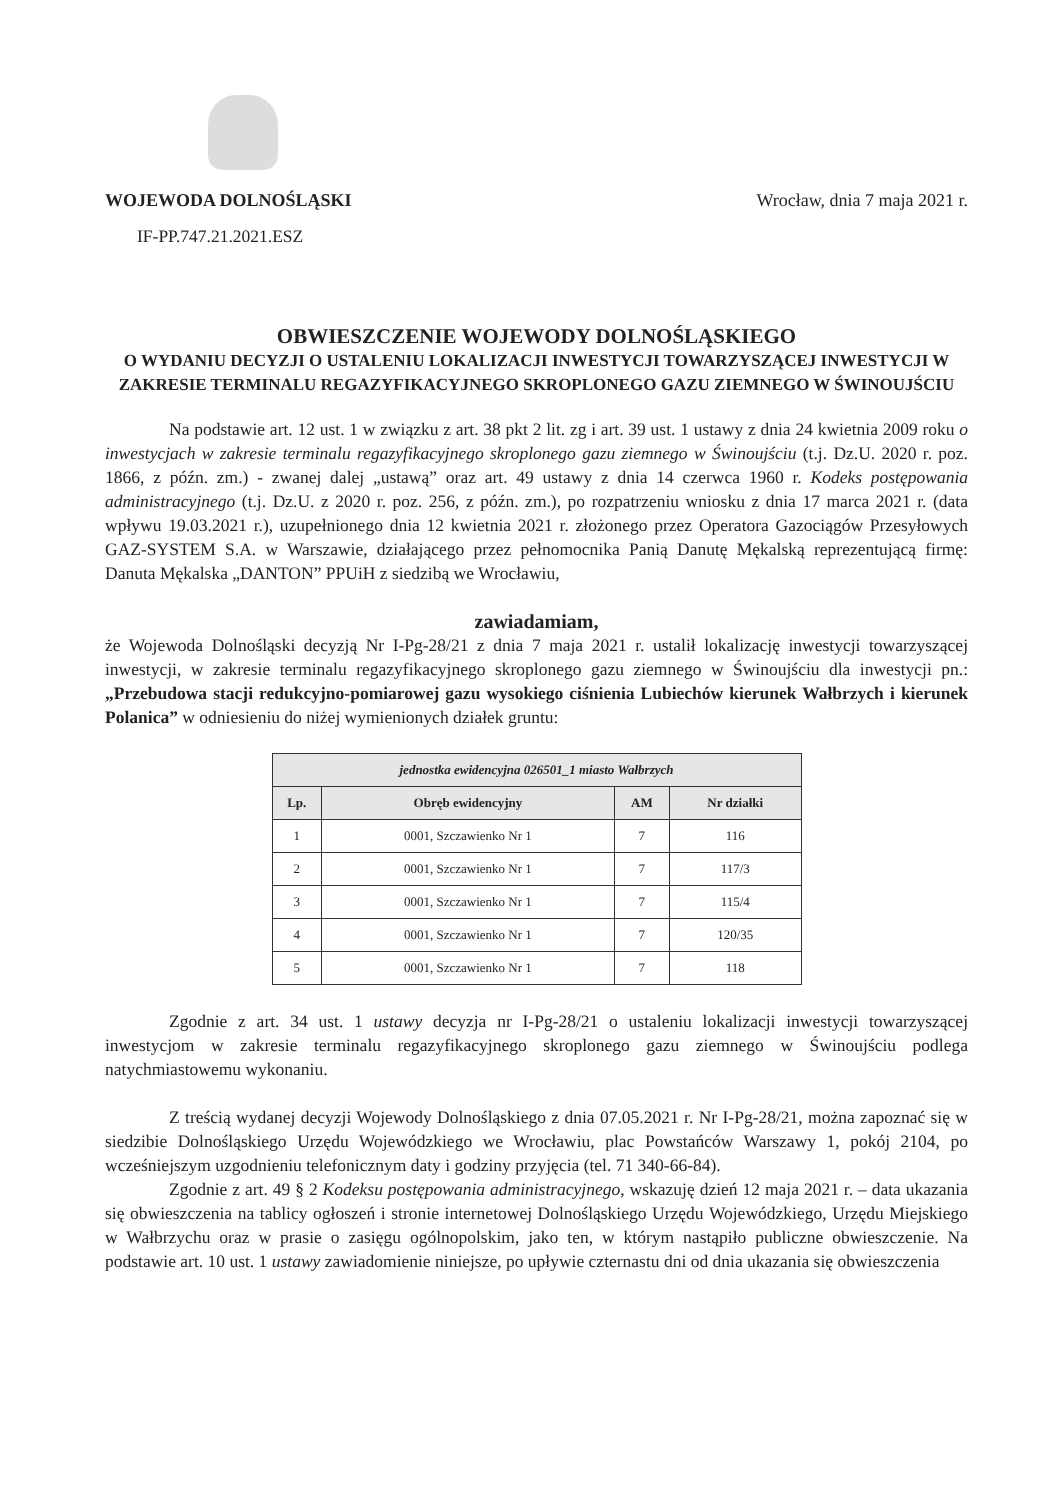WOJEWODA DOLNOŚLĄSKI Wrocław, dnia 7 maja 2021 r.
IF-PP.747.21.2021.ESZ
OBWIESZCZENIE WOJEWODY DOLNOŚLĄSKIEGO
O WYDANIU DECYZJI O USTALENIU LOKALIZACJI INWESTYCJI TOWARZYSZĄCEJ INWESTYCJI W ZAKRESIE TERMINALU REGAZYFIKACYJNEGO SKROPLONEGO GAZU ZIEMNEGO W ŚWINOUJŚCIU
Na podstawie art. 12 ust. 1 w związku z art. 38 pkt 2 lit. zg i art. 39 ust. 1 ustawy z dnia 24 kwietnia 2009 roku o inwestycjach w zakresie terminalu regazyfikacyjnego skroplonego gazu ziemnego w Świnoujściu (t.j. Dz.U. 2020 r. poz. 1866, z późn. zm.) - zwanej dalej „ustawą” oraz art. 49 ustawy z dnia 14 czerwca 1960 r. Kodeks postępowania administracyjnego (t.j. Dz.U. z 2020 r. poz. 256, z późn. zm.), po rozpatrzeniu wniosku z dnia 17 marca 2021 r. (data wpływu 19.03.2021 r.), uzupełnionego dnia 12 kwietnia 2021 r. złożonego przez Operatora Gazociągów Przesyłowych GAZ-SYSTEM S.A. w Warszawie, działającego przez pełnomocnika Panią Danutę Mękalską reprezentującą firmę: Danuta Mękalska „DANTON” PPUiH z siedzibą we Wrocławiu,
zawiadamiam,
że Wojewoda Dolnośląski decyzją Nr I-Pg-28/21 z dnia 7 maja 2021 r. ustalił lokalizację inwestycji towarzyszącej inwestycji, w zakresie terminalu regazyfikacyjnego skroplonego gazu ziemnego w Świnoujściu dla inwestycji pn.: „Przebudowa stacji redukcyjno-pomiarowej gazu wysokiego ciśnienia Lubiechów kierunek Wałbrzych i kierunek Polanica” w odniesieniu do niżej wymienionych działek gruntu:
| jednostka ewidencyjna 026501_1 miasto Wałbrzych | | | |
| --- | --- | --- | --- |
| Lp. | Obręb ewidencyjny | AM | Nr działki |
| 1 | 0001, Szczawienko Nr 1 | 7 | 116 |
| 2 | 0001, Szczawienko Nr 1 | 7 | 117/3 |
| 3 | 0001, Szczawienko Nr 1 | 7 | 115/4 |
| 4 | 0001, Szczawienko Nr 1 | 7 | 120/35 |
| 5 | 0001, Szczawienko Nr 1 | 7 | 118 |
Zgodnie z art. 34 ust. 1 ustawy decyzja nr I-Pg-28/21 o ustaleniu lokalizacji inwestycji towarzyszącej inwestycjom w zakresie terminalu regazyfikacyjnego skroplonego gazu ziemnego w Świnoujściu podlega natychmiastowemu wykonaniu.
Z treścią wydanej decyzji Wojewody Dolnośląskiego z dnia 07.05.2021 r. Nr I-Pg-28/21, można zapoznać się w siedzibie Dolnośląskiego Urzędu Wojewódzkiego we Wrocławiu, plac Powstańców Warszawy 1, pokój 2104, po wcześniejszym uzgodnieniu telefonicznym daty i godziny przyjęcia (tel. 71 340-66-84).
Zgodnie z art. 49 § 2 Kodeksu postępowania administracyjnego, wskazuję dzień 12 maja 2021 r. – data ukazania się obwieszczenia na tablicy ogłoszeń i stronie internetowej Dolnośląskiego Urzędu Wojewódzkiego, Urzędu Miejskiego w Wałbrzychu oraz w prasie o zasięgu ogólnopolskim, jako ten, w którym nastąpiło publiczne obwieszczenie. Na podstawie art. 10 ust. 1 ustawy zawiadomienie niniejsze, po upływie czternastu dni od dnia ukazania się obwieszczenia